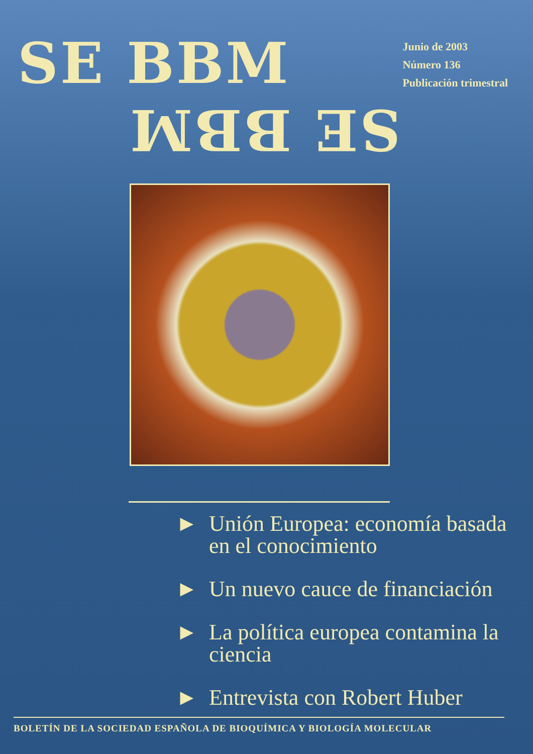SE BBM
SE BBM
Junio de 2003
Número 136
Publicación trimestral
► Unión Europea: economía basada en el conocimiento
► Un nuevo cauce de financiación
► La política europea contamina la ciencia
► Entrevista con Robert Huber
BOLETÍN DE LA SOCIEDAD ESPAÑOLA DE BIOQUÍMICA Y BIOLOGÍA MOLECULAR